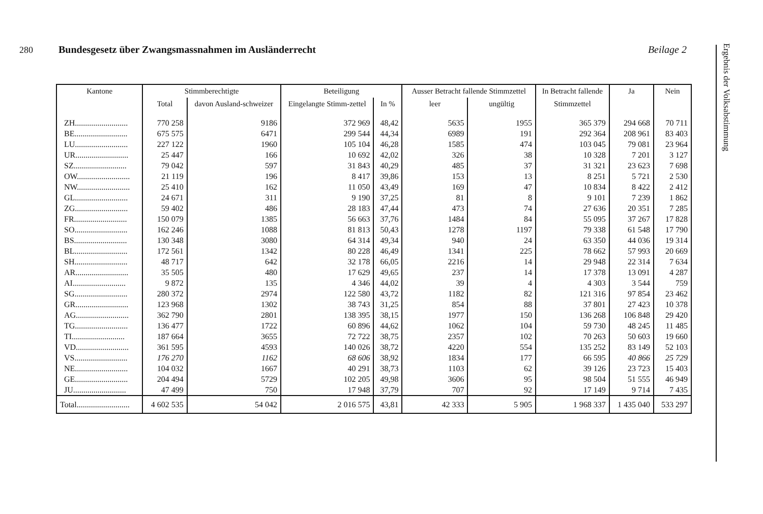280 Bundesgesetz über Zwangsmassnahmen im Ausländerrecht Beilage 2
Ergebnis der Volksabstimmung
| Kantone | Stimmberechtigte | | Beteiligung | | Ausser Betracht fallende Stimmzettel | | In Betracht fallende | Ja | Nein |
| --- | --- | --- | --- | --- | --- | --- | --- | --- | --- |
| | Total | davon Ausland-schweizer | Eingelangte Stimm-zettel | In % | leer | ungültig | Stimmzettel | | |
| ZH.......................... | 770 258 | 9186 | 372 969 | 48,42 | 5635 | 1955 | 365 379 | 294 668 | 70 711 |
| BE.......................... | 675 575 | 6471 | 299 544 | 44,34 | 6989 | 191 | 292 364 | 208 961 | 83 403 |
| LU.......................... | 227 122 | 1960 | 105 104 | 46,28 | 1585 | 474 | 103 045 | 79 081 | 23 964 |
| UR.......................... | 25 447 | 166 | 10 692 | 42,02 | 326 | 38 | 10 328 | 7 201 | 3 127 |
| SZ.......................... | 79 042 | 597 | 31 843 | 40,29 | 485 | 37 | 31 321 | 23 623 | 7 698 |
| OW.......................... | 21 119 | 196 | 8 417 | 39,86 | 153 | 13 | 8 251 | 5 721 | 2 530 |
| NW.......................... | 25 410 | 162 | 11 050 | 43,49 | 169 | 47 | 10 834 | 8 422 | 2 412 |
| GL.......................... | 24 671 | 311 | 9 190 | 37,25 | 81 | 8 | 9 101 | 7 239 | 1 862 |
| ZG.......................... | 59 402 | 486 | 28 183 | 47,44 | 473 | 74 | 27 636 | 20 351 | 7 285 |
| FR.......................... | 150 079 | 1385 | 56 663 | 37,76 | 1484 | 84 | 55 095 | 37 267 | 17 828 |
| SO.......................... | 162 246 | 1088 | 81 813 | 50,43 | 1278 | 1197 | 79 338 | 61 548 | 17 790 |
| BS.......................... | 130 348 | 3080 | 64 314 | 49,34 | 940 | 24 | 63 350 | 44 036 | 19 314 |
| BL.......................... | 172 561 | 1342 | 80 228 | 46,49 | 1341 | 225 | 78 662 | 57 993 | 20 669 |
| SH.......................... | 48 717 | 642 | 32 178 | 66,05 | 2216 | 14 | 29 948 | 22 314 | 7 634 |
| AR.......................... | 35 505 | 480 | 17 629 | 49,65 | 237 | 14 | 17 378 | 13 091 | 4 287 |
| AI.......................... | 9 872 | 135 | 4 346 | 44,02 | 39 | 4 | 4 303 | 3 544 | 759 |
| SG.......................... | 280 372 | 2974 | 122 580 | 43,72 | 1182 | 82 | 121 316 | 97 854 | 23 462 |
| GR.......................... | 123 968 | 1302 | 38 743 | 31,25 | 854 | 88 | 37 801 | 27 423 | 10 378 |
| AG.......................... | 362 790 | 2801 | 138 395 | 38,15 | 1977 | 150 | 136 268 | 106 848 | 29 420 |
| TG.......................... | 136 477 | 1722 | 60 896 | 44,62 | 1062 | 104 | 59 730 | 48 245 | 11 485 |
| TI.......................... | 187 664 | 3655 | 72 722 | 38,75 | 2357 | 102 | 70 263 | 50 603 | 19 660 |
| VD.......................... | 361 595 | 4593 | 140 026 | 38,72 | 4220 | 554 | 135 252 | 83 149 | 52 103 |
| VS.......................... | 176 270 | 1162 | 68 606 | 38,92 | 1834 | 177 | 66 595 | 40 866 | 25 729 |
| NE.......................... | 104 032 | 1667 | 40 291 | 38,73 | 1103 | 62 | 39 126 | 23 723 | 15 403 |
| GE.......................... | 204 494 | 5729 | 102 205 | 49,98 | 3606 | 95 | 98 504 | 51 555 | 46 949 |
| JU.......................... | 47 499 | 750 | 17 948 | 37,79 | 707 | 92 | 17 149 | 9 714 | 7 435 |
| Total.......................... | 4 602 535 | 54 042 | 2 016 575 | 43,81 | 42 333 | 5 905 | 1 968 337 | 1 435 040 | 533 297 |